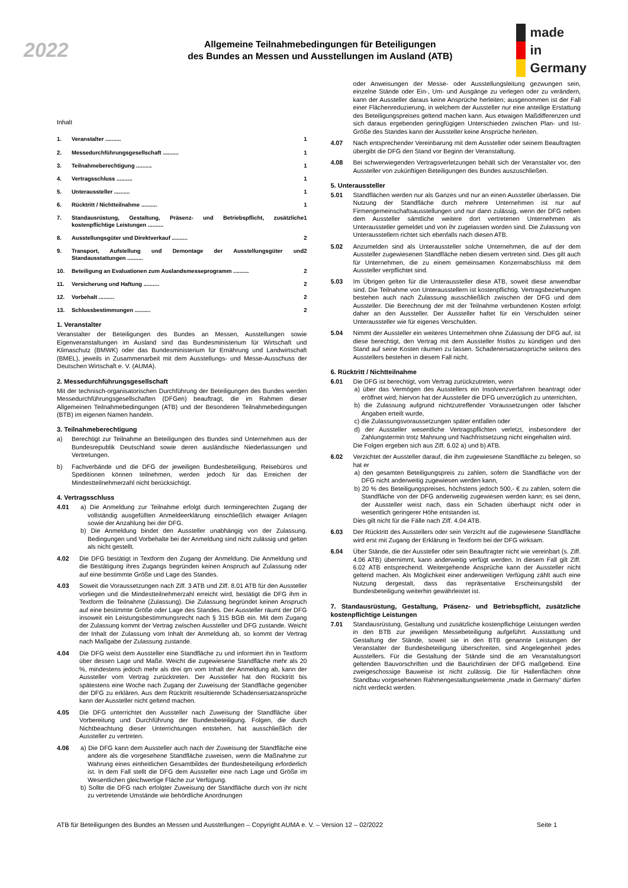2022
Allgemeine Teilnahmebedingungen für Beteiligungen
des Bundes an Messen und Ausstellungen im Ausland (ATB)
made
in
Germany
Inhalt
1. Veranstalter .......... 1
2. Messedurchführungsgesellschaft .......... 1
3. Teilnahmeberechtigung .......... 1
4. Vertragsschluss .......... 1
5. Unteraussteller .......... 1
6. Rücktritt / Nichtteilnahme .......... 1
7. Standausrüstung, Gestaltung, Präsenz- und Betriebspflicht, zusätzliche kostenpflichtige Leistungen .......... 1
8. Ausstellungsgüter und Direktverkauf .......... 2
9. Transport, Aufstellung und Demontage der Ausstellungsgüter und Standausstattungen .......... 2
10. Beteiligung an Evaluationen zum Auslandsmesseprogramm .......... 2
11. Versicherung und Haftung .......... 2
12. Vorbehalt .......... 2
13. Schlussbestimmungen .......... 2
1. Veranstalter
Veranstalter der Beteiligungen des Bundes an Messen, Ausstellungen sowie Eigenveranstaltungen im Ausland sind das Bundesministerium für Wirtschaft und Klimaschutz (BMWK) oder das Bundesministerium für Ernährung und Landwirtschaft (BMEL), jeweils in Zusammenarbeit mit dem Ausstellungs- und Messe-Ausschuss der Deutschen Wirtschaft e. V. (AUMA).
2. Messedurchführungsgesellschaft
Mit der technisch-organisatorischen Durchführung der Beteiligungen des Bundes werden Messedurchführungsgesellschaften (DFGen) beauftragt, die im Rahmen dieser Allgemeinen Teilnahmebedingungen (ATB) und der Besonderen Teilnahmebedingungen (BTB) im eigenen Namen handeln.
3. Teilnahmeberechtigung
a) Berechtigt zur Teilnahme an Beteiligungen des Bundes sind Unternehmen aus der Bundesrepublik Deutschland sowie deren ausländische Niederlassungen und Vertretungen.
b) Fachverbände und die DFG der jeweiligen Bundesbeteiligung, Reisebüros und Speditionen können teilnehmen, werden jedoch für das Erreichen der Mindestteilnehmerzahl nicht berücksichtigt.
4. Vertragsschluss
4.01 a) Die Anmeldung zur Teilnahme erfolgt durch termingerechten Zugang der vollständig ausgefüllten Anmeldeerklärung einschließlich etwaiger Anlagen sowie der Anzahlung bei der DFG.
b) Die Anmeldung bindet den Aussteller unabhängig von der Zulassung. Bedingungen und Vorbehalte bei der Anmeldung sind nicht zulässig und gelten als nicht gestellt.
4.02 Die DFG bestätigt in Textform den Zugang der Anmeldung. Die Anmeldung und die Bestätigung ihres Zugangs begründen keinen Anspruch auf Zulassung oder auf eine bestimmte Größe und Lage des Standes.
4.03 Soweit die Voraussetzungen nach Ziff. 3 ATB und Ziff. 8.01 ATB für den Aussteller vorliegen und die Mindestteilnehmerzahl erreicht wird, bestätigt die DFG ihm in Textform die Teilnahme (Zulassung). Die Zulassung begründet keinen Anspruch auf eine bestimmte Größe oder Lage des Standes. Der Aussteller räumt der DFG insoweit ein Leistungsbestimmungsrecht nach § 315 BGB ein. Mit dem Zugang der Zulassung kommt der Vertrag zwischen Aussteller und DFG zustande. Weicht der Inhalt der Zulassung vom Inhalt der Anmeldung ab, so kommt der Vertrag nach Maßgabe der Zulassung zustande.
4.04 Die DFG weist dem Aussteller eine Standfläche zu und informiert ihn in Textform über dessen Lage und Maße. Weicht die zugewiesene Standfläche mehr als 20 %, mindestens jedoch mehr als drei qm vom Inhalt der Anmeldung ab, kann der Aussteller vom Vertrag zurücktreten. Der Aussteller hat den Rücktritt bis spätestens eine Woche nach Zugang der Zuweisung der Standfläche gegenüber der DFG zu erklären. Aus dem Rücktritt resultierende Schadensersatzansprüche kann der Aussteller nicht geltend machen.
4.05 Die DFG unterrichtet den Aussteller nach Zuweisung der Standfläche über Vorbereitung und Durchführung der Bundesbeteiligung. Folgen, die durch Nichtbeachtung dieser Unterrichtungen entstehen, hat ausschließlich der Aussteller zu vertreten.
4.06 a) Die DFG kann dem Aussteller auch nach der Zuweisung der Standfläche eine andere als die vorgesehene Standfläche zuweisen, wenn die Maßnahme zur Wahrung eines einheitlichen Gesamtbildes der Bundesbeteiligung erforderlich ist. In dem Fall stellt die DFG dem Aussteller eine nach Lage und Größe im Wesentlichen gleichwertige Fläche zur Verfügung.
b) Sollte die DFG nach erfolgter Zuweisung der Standfläche durch von ihr nicht zu vertretende Umstände wie behördliche Anordnungen
oder Anweisungen der Messe- oder Ausstellungsleitung gezwungen sein, einzelne Stände oder Ein-, Um- und Ausgänge zu verlegen oder zu verändern, kann der Aussteller daraus keine Ansprüche herleiten; ausgenommen ist der Fall einer Flächenreduzierung, in welchem der Aussteller nur eine anteilige Erstattung des Beteiligungspreises geltend machen kann. Aus etwaigen Maßdifferenzen und sich daraus ergebenden geringfügigen Unterschieden zwischen Plan- und Ist-Größe des Standes kann der Aussteller keine Ansprüche herleiten.
4.07 Nach entsprechender Vereinbarung mit dem Aussteller oder seinem Beauftragten übergibt die DFG den Stand vor Beginn der Veranstaltung.
4.08 Bei schwerwiegenden Vertragsverletzungen behält sich der Veranstalter vor, den Aussteller von zukünftigen Beteiligungen des Bundes auszuschließen.
5. Unteraussteller
5.01 Standflächen werden nur als Ganzes und nur an einen Aussteller überlassen. Die Nutzung der Standfläche durch mehrere Unternehmen ist nur auf Firmengemeinschaftsausstellungen und nur dann zulässig, wenn der DFG neben dem Aussteller sämtliche weitere dort vertretenen Unternehmen als Unteraussteller gemeldet und von ihr zugelassen worden sind. Die Zulassung von Unterausstellern richtet sich ebenfalls nach diesen ATB.
5.02 Anzumelden sind als Unteraussteller solche Unternehmen, die auf der dem Aussteller zugewiesenen Standfläche neben diesem vertreten sind. Dies gilt auch für Unternehmen, die zu einem gemeinsamen Konzernabschluss mit dem Aussteller verpflichtet sind.
5.03 Im Übrigen gelten für die Unteraussteller diese ATB, soweit diese anwendbar sind. Die Teilnahme von Unterausstellern ist kostenpflichtig. Vertragsbeziehungen bestehen auch nach Zulassung ausschließlich zwischen der DFG und dem Aussteller. Die Berechnung der mit der Teilnahme verbundenen Kosten erfolgt daher an den Aussteller. Der Aussteller haftet für ein Verschulden seiner Unteraussteller wie für eigenes Verschulden.
5.04 Nimmt der Aussteller ein weiteres Unternehmen ohne Zulassung der DFG auf, ist diese berechtigt, den Vertrag mit dem Aussteller fristlos zu kündigen und den Stand auf seine Kosten räumen zu lassen. Schadenersatzansprüche seitens des Ausstellers bestehen in diesem Fall nicht.
6. Rücktritt / Nichtteilnahme
6.01 Die DFG ist berechtigt, vom Vertrag zurückzutreten, wenn
a) über das Vermögen des Ausstellers ein Insolvenzverfahren beantragt oder eröffnet wird; hiervon hat der Aussteller die DFG unverzüglich zu unterrichten,
b) die Zulassung aufgrund nichtzutreffender Voraussetzungen oder falscher Angaben erteilt wurde,
c) die Zulassungsvoraussetzungen später entfallen oder
d) der Aussteller wesentliche Vertragspflichten verletzt, insbesondere der Zahlungstermin trotz Mahnung und Nachfristsetzung nicht eingehalten wird.
Die Folgen ergeben sich aus Ziff. 6.02 a) und b) ATB.
6.02 Verzichtet der Aussteller darauf, die ihm zugewiesene Standfläche zu belegen, so hat er
a) den gesamten Beteiligungspreis zu zahlen, sofern die Standfläche von der DFG nicht anderweitig zugewiesen werden kann,
b) 20 % des Beteiligungspreises, höchstens jedoch 500,- € zu zahlen, sofern die Standfläche von der DFG anderweitig zugewiesen werden kann; es sei denn, der Aussteller weist nach, dass ein Schaden überhaupt nicht oder in wesentlich geringerer Höhe entstanden ist.
Dies gilt nicht für die Fälle nach Ziff. 4.04 ATB.
6.03 Der Rücktritt des Ausstellers oder sein Verzicht auf die zugewiesene Standfläche wird erst mit Zugang der Erklärung in Textform bei der DFG wirksam.
6.04 Über Stände, die der Aussteller oder sein Beauftragter nicht wie vereinbart (s. Ziff. 4.06 ATB) übernimmt, kann anderweitig verfügt werden. In diesem Fall gilt Ziff. 6.02 ATB entsprechend. Weitergehende Ansprüche kann der Aussteller nicht geltend machen. Als Möglichkeit einer anderweitigen Verfügung zählt auch eine Nutzung dergestalt, dass das repräsentative Erscheinungsbild der Bundesbeteiligung weiterhin gewährleistet ist.
7. Standausrüstung, Gestaltung, Präsenz- und Betriebspflicht, zusätzliche kostenpflichtige Leistungen
7.01 Standausrüstung, Gestaltung und zusätzliche kostenpflichtige Leistungen werden in den BTB zur jeweiligen Messebeteiligung aufgeführt. Ausstattung und Gestaltung der Stände, soweit sie in den BTB genannte Leistungen der Veranstalter der Bundesbeteiligung überschreiten, sind Angelegenheit jedes Ausstellers. Für die Gestaltung der Stände sind die am Veranstaltungsort geltenden Bauvorschriften und die Baurichtlinien der DFG maßgebend. Eine zweigeschossige Bauweise ist nicht zulässig. Die für Hallenflächen ohne Standbau vorgesehenen Rahmengestaltungselemente „made in Germany“ dürfen nicht verdeckt werden.
ATB für Beteiligungen des Bundes an Messen und Ausstellungen – Copyright AUMA e. V. – Version 12 – 02/2022 Seite 1